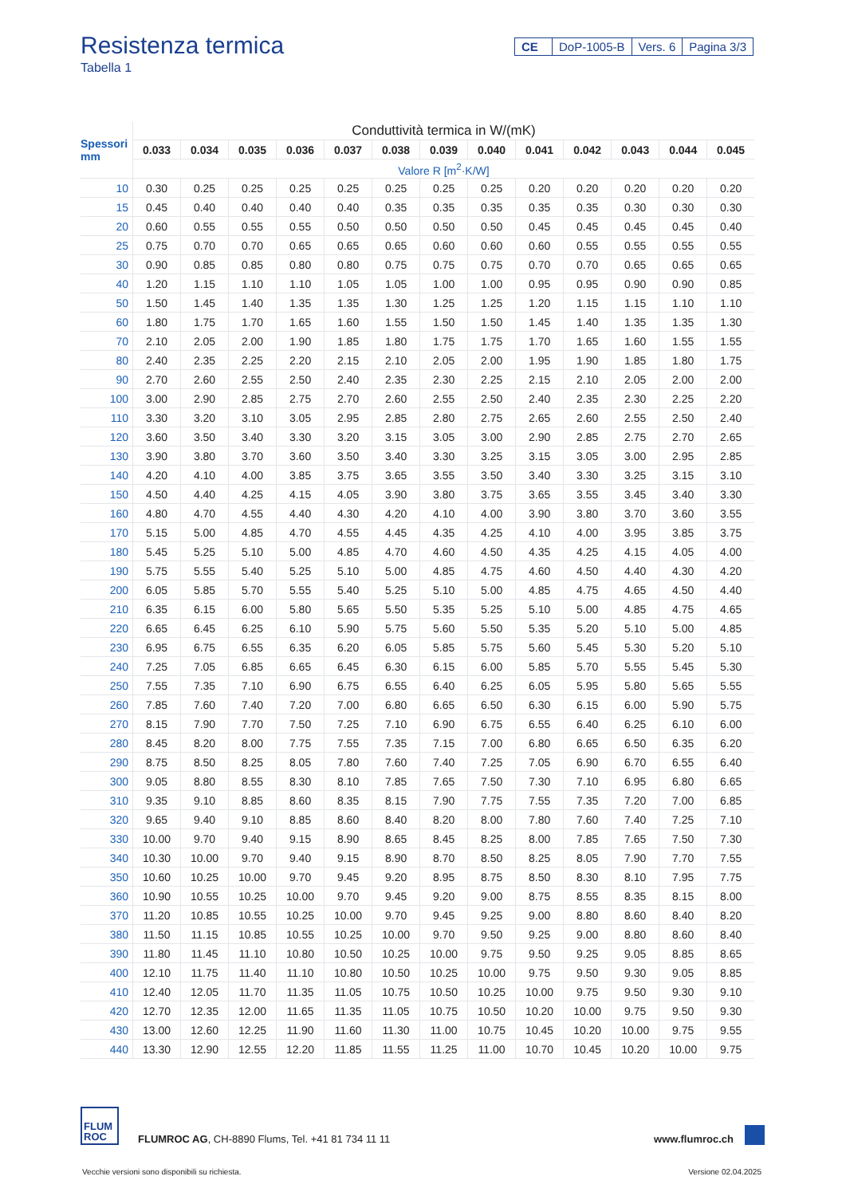Resistenza termica
Tabella 1
CE DoP-1005-B Vers. 6 Pagina 3/3
| Spessori mm | Conduttività termica in W/(mK) | | | | | | | | | | | | |
| --- | --- | --- | --- | --- | --- | --- | --- | --- | --- | --- | --- | --- | --- |
| | 0.033 | 0.034 | 0.035 | 0.036 | 0.037 | 0.038 | 0.039 | 0.040 | 0.041 | 0.042 | 0.043 | 0.044 | 0.045 |
| | Valore R [m<sup>2</sup>·K/W] | | | | | | | | | | | | |
| 10 | 0.30 | 0.25 | 0.25 | 0.25 | 0.25 | 0.25 | 0.25 | 0.25 | 0.20 | 0.20 | 0.20 | 0.20 | 0.20 |
| 15 | 0.45 | 0.40 | 0.40 | 0.40 | 0.40 | 0.35 | 0.35 | 0.35 | 0.35 | 0.35 | 0.30 | 0.30 | 0.30 |
| 20 | 0.60 | 0.55 | 0.55 | 0.55 | 0.50 | 0.50 | 0.50 | 0.50 | 0.45 | 0.45 | 0.45 | 0.45 | 0.40 |
| 25 | 0.75 | 0.70 | 0.70 | 0.65 | 0.65 | 0.65 | 0.60 | 0.60 | 0.60 | 0.55 | 0.55 | 0.55 | 0.55 |
| 30 | 0.90 | 0.85 | 0.85 | 0.80 | 0.80 | 0.75 | 0.75 | 0.75 | 0.70 | 0.70 | 0.65 | 0.65 | 0.65 |
| 40 | 1.20 | 1.15 | 1.10 | 1.10 | 1.05 | 1.05 | 1.00 | 1.00 | 0.95 | 0.95 | 0.90 | 0.90 | 0.85 |
| 50 | 1.50 | 1.45 | 1.40 | 1.35 | 1.35 | 1.30 | 1.25 | 1.25 | 1.20 | 1.15 | 1.15 | 1.10 | 1.10 |
| 60 | 1.80 | 1.75 | 1.70 | 1.65 | 1.60 | 1.55 | 1.50 | 1.50 | 1.45 | 1.40 | 1.35 | 1.35 | 1.30 |
| 70 | 2.10 | 2.05 | 2.00 | 1.90 | 1.85 | 1.80 | 1.75 | 1.75 | 1.70 | 1.65 | 1.60 | 1.55 | 1.55 |
| 80 | 2.40 | 2.35 | 2.25 | 2.20 | 2.15 | 2.10 | 2.05 | 2.00 | 1.95 | 1.90 | 1.85 | 1.80 | 1.75 |
| 90 | 2.70 | 2.60 | 2.55 | 2.50 | 2.40 | 2.35 | 2.30 | 2.25 | 2.15 | 2.10 | 2.05 | 2.00 | 2.00 |
| 100 | 3.00 | 2.90 | 2.85 | 2.75 | 2.70 | 2.60 | 2.55 | 2.50 | 2.40 | 2.35 | 2.30 | 2.25 | 2.20 |
| 110 | 3.30 | 3.20 | 3.10 | 3.05 | 2.95 | 2.85 | 2.80 | 2.75 | 2.65 | 2.60 | 2.55 | 2.50 | 2.40 |
| 120 | 3.60 | 3.50 | 3.40 | 3.30 | 3.20 | 3.15 | 3.05 | 3.00 | 2.90 | 2.85 | 2.75 | 2.70 | 2.65 |
| 130 | 3.90 | 3.80 | 3.70 | 3.60 | 3.50 | 3.40 | 3.30 | 3.25 | 3.15 | 3.05 | 3.00 | 2.95 | 2.85 |
| 140 | 4.20 | 4.10 | 4.00 | 3.85 | 3.75 | 3.65 | 3.55 | 3.50 | 3.40 | 3.30 | 3.25 | 3.15 | 3.10 |
| 150 | 4.50 | 4.40 | 4.25 | 4.15 | 4.05 | 3.90 | 3.80 | 3.75 | 3.65 | 3.55 | 3.45 | 3.40 | 3.30 |
| 160 | 4.80 | 4.70 | 4.55 | 4.40 | 4.30 | 4.20 | 4.10 | 4.00 | 3.90 | 3.80 | 3.70 | 3.60 | 3.55 |
| 170 | 5.15 | 5.00 | 4.85 | 4.70 | 4.55 | 4.45 | 4.35 | 4.25 | 4.10 | 4.00 | 3.95 | 3.85 | 3.75 |
| 180 | 5.45 | 5.25 | 5.10 | 5.00 | 4.85 | 4.70 | 4.60 | 4.50 | 4.35 | 4.25 | 4.15 | 4.05 | 4.00 |
| 190 | 5.75 | 5.55 | 5.40 | 5.25 | 5.10 | 5.00 | 4.85 | 4.75 | 4.60 | 4.50 | 4.40 | 4.30 | 4.20 |
| 200 | 6.05 | 5.85 | 5.70 | 5.55 | 5.40 | 5.25 | 5.10 | 5.00 | 4.85 | 4.75 | 4.65 | 4.50 | 4.40 |
| 210 | 6.35 | 6.15 | 6.00 | 5.80 | 5.65 | 5.50 | 5.35 | 5.25 | 5.10 | 5.00 | 4.85 | 4.75 | 4.65 |
| 220 | 6.65 | 6.45 | 6.25 | 6.10 | 5.90 | 5.75 | 5.60 | 5.50 | 5.35 | 5.20 | 5.10 | 5.00 | 4.85 |
| 230 | 6.95 | 6.75 | 6.55 | 6.35 | 6.20 | 6.05 | 5.85 | 5.75 | 5.60 | 5.45 | 5.30 | 5.20 | 5.10 |
| 240 | 7.25 | 7.05 | 6.85 | 6.65 | 6.45 | 6.30 | 6.15 | 6.00 | 5.85 | 5.70 | 5.55 | 5.45 | 5.30 |
| 250 | 7.55 | 7.35 | 7.10 | 6.90 | 6.75 | 6.55 | 6.40 | 6.25 | 6.05 | 5.95 | 5.80 | 5.65 | 5.55 |
| 260 | 7.85 | 7.60 | 7.40 | 7.20 | 7.00 | 6.80 | 6.65 | 6.50 | 6.30 | 6.15 | 6.00 | 5.90 | 5.75 |
| 270 | 8.15 | 7.90 | 7.70 | 7.50 | 7.25 | 7.10 | 6.90 | 6.75 | 6.55 | 6.40 | 6.25 | 6.10 | 6.00 |
| 280 | 8.45 | 8.20 | 8.00 | 7.75 | 7.55 | 7.35 | 7.15 | 7.00 | 6.80 | 6.65 | 6.50 | 6.35 | 6.20 |
| 290 | 8.75 | 8.50 | 8.25 | 8.05 | 7.80 | 7.60 | 7.40 | 7.25 | 7.05 | 6.90 | 6.70 | 6.55 | 6.40 |
| 300 | 9.05 | 8.80 | 8.55 | 8.30 | 8.10 | 7.85 | 7.65 | 7.50 | 7.30 | 7.10 | 6.95 | 6.80 | 6.65 |
| 310 | 9.35 | 9.10 | 8.85 | 8.60 | 8.35 | 8.15 | 7.90 | 7.75 | 7.55 | 7.35 | 7.20 | 7.00 | 6.85 |
| 320 | 9.65 | 9.40 | 9.10 | 8.85 | 8.60 | 8.40 | 8.20 | 8.00 | 7.80 | 7.60 | 7.40 | 7.25 | 7.10 |
| 330 | 10.00 | 9.70 | 9.40 | 9.15 | 8.90 | 8.65 | 8.45 | 8.25 | 8.00 | 7.85 | 7.65 | 7.50 | 7.30 |
| 340 | 10.30 | 10.00 | 9.70 | 9.40 | 9.15 | 8.90 | 8.70 | 8.50 | 8.25 | 8.05 | 7.90 | 7.70 | 7.55 |
| 350 | 10.60 | 10.25 | 10.00 | 9.70 | 9.45 | 9.20 | 8.95 | 8.75 | 8.50 | 8.30 | 8.10 | 7.95 | 7.75 |
| 360 | 10.90 | 10.55 | 10.25 | 10.00 | 9.70 | 9.45 | 9.20 | 9.00 | 8.75 | 8.55 | 8.35 | 8.15 | 8.00 |
| 370 | 11.20 | 10.85 | 10.55 | 10.25 | 10.00 | 9.70 | 9.45 | 9.25 | 9.00 | 8.80 | 8.60 | 8.40 | 8.20 |
| 380 | 11.50 | 11.15 | 10.85 | 10.55 | 10.25 | 10.00 | 9.70 | 9.50 | 9.25 | 9.00 | 8.80 | 8.60 | 8.40 |
| 390 | 11.80 | 11.45 | 11.10 | 10.80 | 10.50 | 10.25 | 10.00 | 9.75 | 9.50 | 9.25 | 9.05 | 8.85 | 8.65 |
| 400 | 12.10 | 11.75 | 11.40 | 11.10 | 10.80 | 10.50 | 10.25 | 10.00 | 9.75 | 9.50 | 9.30 | 9.05 | 8.85 |
| 410 | 12.40 | 12.05 | 11.70 | 11.35 | 11.05 | 10.75 | 10.50 | 10.25 | 10.00 | 9.75 | 9.50 | 9.30 | 9.10 |
| 420 | 12.70 | 12.35 | 12.00 | 11.65 | 11.35 | 11.05 | 10.75 | 10.50 | 10.20 | 10.00 | 9.75 | 9.50 | 9.30 |
| 430 | 13.00 | 12.60 | 12.25 | 11.90 | 11.60 | 11.30 | 11.00 | 10.75 | 10.45 | 10.20 | 10.00 | 9.75 | 9.55 |
| 440 | 13.30 | 12.90 | 12.55 | 12.20 | 11.85 | 11.55 | 11.25 | 11.00 | 10.70 | 10.45 | 10.20 | 10.00 | 9.75 |
FLUM
ROC
FLUMROC AG, CH-8890 Flums, Tel. +41 81 734 11 11
www.flumroc.ch
Vecchie versioni sono disponibili su richiesta.
Versione 02.04.2025